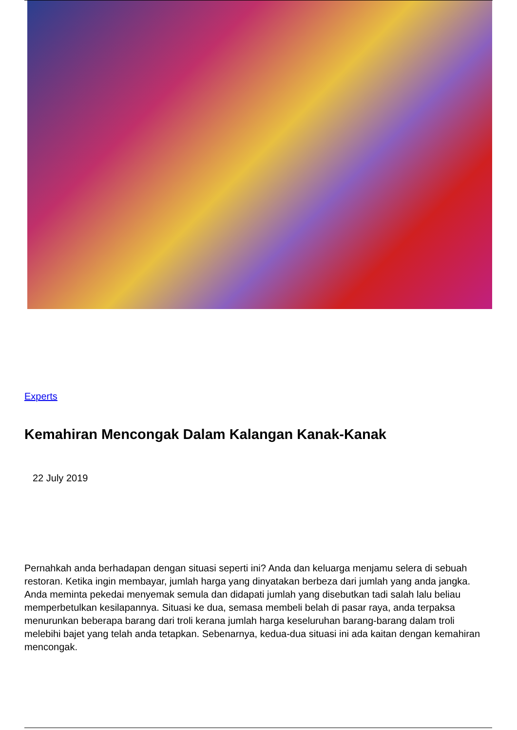Experts
Kemahiran Mencongak Dalam Kalangan Kanak-Kanak
22 July 2019
Pernahkah anda berhadapan dengan situasi seperti ini? Anda dan keluarga menjamu selera di sebuah restoran. Ketika ingin membayar, jumlah harga yang dinyatakan berbeza dari jumlah yang anda jangka. Anda meminta pekedai menyemak semula dan didapati jumlah yang disebutkan tadi salah lalu beliau memperbetulkan kesilapannya. Situasi ke dua, semasa membeli belah di pasar raya, anda terpaksa menurunkan beberapa barang dari troli kerana jumlah harga keseluruhan barang-barang dalam troli melebihi bajet yang telah anda tetapkan. Sebenarnya, kedua-dua situasi ini ada kaitan dengan kemahiran mencongak.